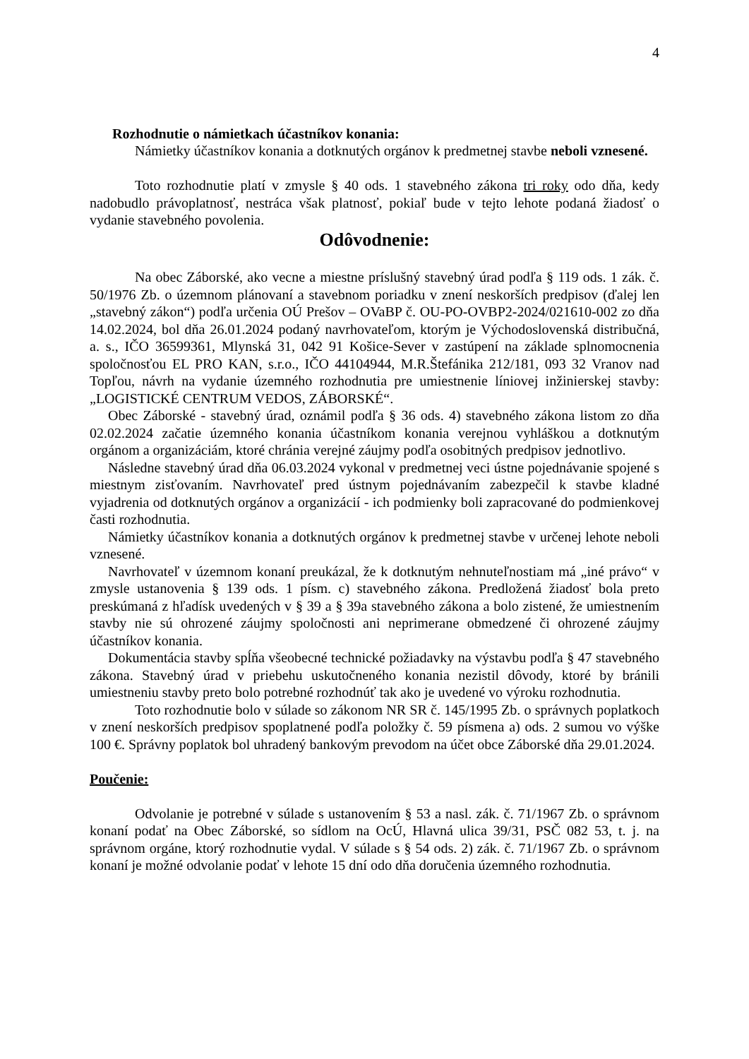4
Rozhodnutie o námietkach účastníkov konania:
Námietky účastníkov konania a dotknutých orgánov k predmetnej stavbe neboli vznesené.
Toto rozhodnutie platí v zmysle § 40 ods. 1 stavebného zákona tri roky odo dňa, kedy nadobudlo právoplatnosť, nestráca však platnosť, pokiaľ bude v tejto lehote podaná žiadosť o vydanie stavebného povolenia.
Odôvodnenie:
Na obec Záborské, ako vecne a miestne príslušný stavebný úrad podľa § 119 ods. 1 zák. č. 50/1976 Zb. o územnom plánovaní a stavebnom poriadku v znení neskorších predpisov (ďalej len „stavebný zákon“) podľa určenia OÚ Prešov – OVaBP č. OU-PO-OVBP2-2024/021610-002 zo dňa 14.02.2024, bol dňa 26.01.2024 podaný navrhovateľom, ktorým je Východoslovenská distribučná, a. s., IČO 36599361, Mlynská 31, 042 91 Košice-Sever v zastúpení na základe splnomocnenia spoločnosťou EL PRO KAN, s.r.o., IČO 44104944, M.R.Štefánika 212/181, 093 32 Vranov nad Topľou, návrh na vydanie územného rozhodnutia pre umiestnenie líniovej inžinierskej stavby: „LOGISTICKÉ CENTRUM VEDOS, ZÁBORSKÉ“.
Obec Záborské - stavebný úrad, oznámil podľa § 36 ods. 4) stavebného zákona listom zo dňa 02.02.2024 začatie územného konania účastníkom konania verejnou vyhláškou a dotknutým orgánom a organizáciám, ktoré chránia verejné záujmy podľa osobitných predpisov jednotlivo.
Následne stavebný úrad dňa 06.03.2024 vykonal v predmetnej veci ústne pojednávanie spojené s miestnym zisťovaním. Navrhovateľ pred ústnym pojednávaním zabezpečil k stavbe kladné vyjadrenia od dotknutých orgánov a organizácií - ich podmienky boli zapracované do podmienkovej časti rozhodnutia.
Námietky účastníkov konania a dotknutých orgánov k predmetnej stavbe v určenej lehote neboli vznesené.
Navrhovateľ v územnom konaní preukázal, že k dotknutým nehnuteľnostiam má „iné právo“ v zmysle ustanovenia § 139 ods. 1 písm. c) stavebného zákona. Predložená žiadosť bola preto preskúmaná z hľadísk uvedených v § 39 a § 39a stavebného zákona a bolo zistené, že umiestnením stavby nie sú ohrozené záujmy spoločnosti ani neprimerane obmedzené či ohrozené záujmy účastníkov konania.
Dokumentácia stavby spĺňa všeobecné technické požiadavky na výstavbu podľa § 47 stavebného zákona. Stavebný úrad v priebehu uskutočneného konania nezistil dôvody, ktoré by bránili umiestneniu stavby preto bolo potrebné rozhodnúť tak ako je uvedené vo výroku rozhodnutia.
Toto rozhodnutie bolo v súlade so zákonom NR SR č. 145/1995 Zb. o správnych poplatkoch v znení neskorších predpisov spoplatnené podľa položky č. 59 písmena a) ods. 2 sumou vo výške 100 €. Správny poplatok bol uhradený bankovým prevodom na účet obce Záborské dňa 29.01.2024.
Poučenie:
Odvolanie je potrebné v súlade s ustanovením § 53 a nasl. zák. č. 71/1967 Zb. o správnom konaní podať na Obec Záborské, so sídlom na OcÚ, Hlavná ulica 39/31, PSČ 082 53, t. j. na správnom orgáne, ktorý rozhodnutie vydal. V súlade s § 54 ods. 2) zák. č. 71/1967 Zb. o správnom konaní je možné odvolanie podať v lehote 15 dní odo dňa doručenia územného rozhodnutia.